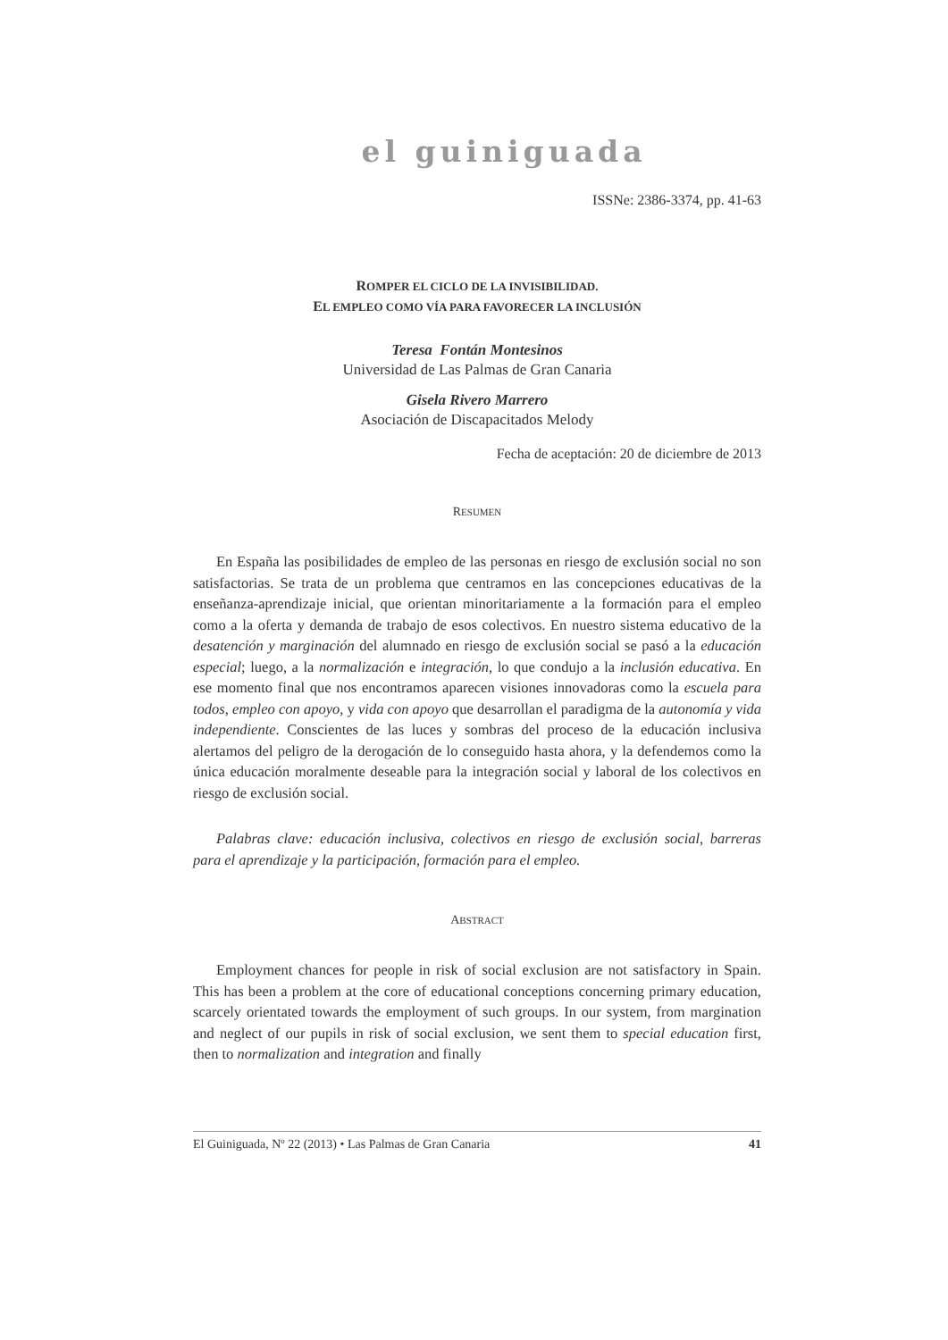el guiniguada
ISSNe: 2386-3374, pp. 41-63
ROMPER EL CICLO DE LA INVISIBILIDAD.
EL EMPLEO COMO VÍA PARA FAVORECER LA INCLUSIÓN
Teresa Fontán Montesinos
Universidad de Las Palmas de Gran Canaria
Gisela Rivero Marrero
Asociación de Discapacitados Melody
Fecha de aceptación: 20 de diciembre de 2013
RESUMEN
En España las posibilidades de empleo de las personas en riesgo de exclusión social no son satisfactorias. Se trata de un problema que centramos en las concepciones educativas de la enseñanza-aprendizaje inicial, que orientan minoritariamente a la formación para el empleo como a la oferta y demanda de trabajo de esos colectivos. En nuestro sistema educativo de la desatención y marginación del alumnado en riesgo de exclusión social se pasó a la educación especial; luego, a la normalización e integración, lo que condujo a la inclusión educativa. En ese momento final que nos encontramos aparecen visiones innovadoras como la escuela para todos, empleo con apoyo, y vida con apoyo que desarrollan el paradigma de la autonomía y vida independiente. Conscientes de las luces y sombras del proceso de la educación inclusiva alertamos del peligro de la derogación de lo conseguido hasta ahora, y la defendemos como la única educación moralmente deseable para la integración social y laboral de los colectivos en riesgo de exclusión social.
Palabras clave: educación inclusiva, colectivos en riesgo de exclusión social, barreras para el aprendizaje y la participación, formación para el empleo.
ABSTRACT
Employment chances for people in risk of social exclusion are not satisfactory in Spain. This has been a problem at the core of educational conceptions concerning primary education, scarcely orientated towards the employment of such groups. In our system, from margination and neglect of our pupils in risk of social exclusion, we sent them to special education first, then to normalization and integration and finally
El Guiniguada, Nº 22 (2013) • Las Palmas de Gran Canaria 41